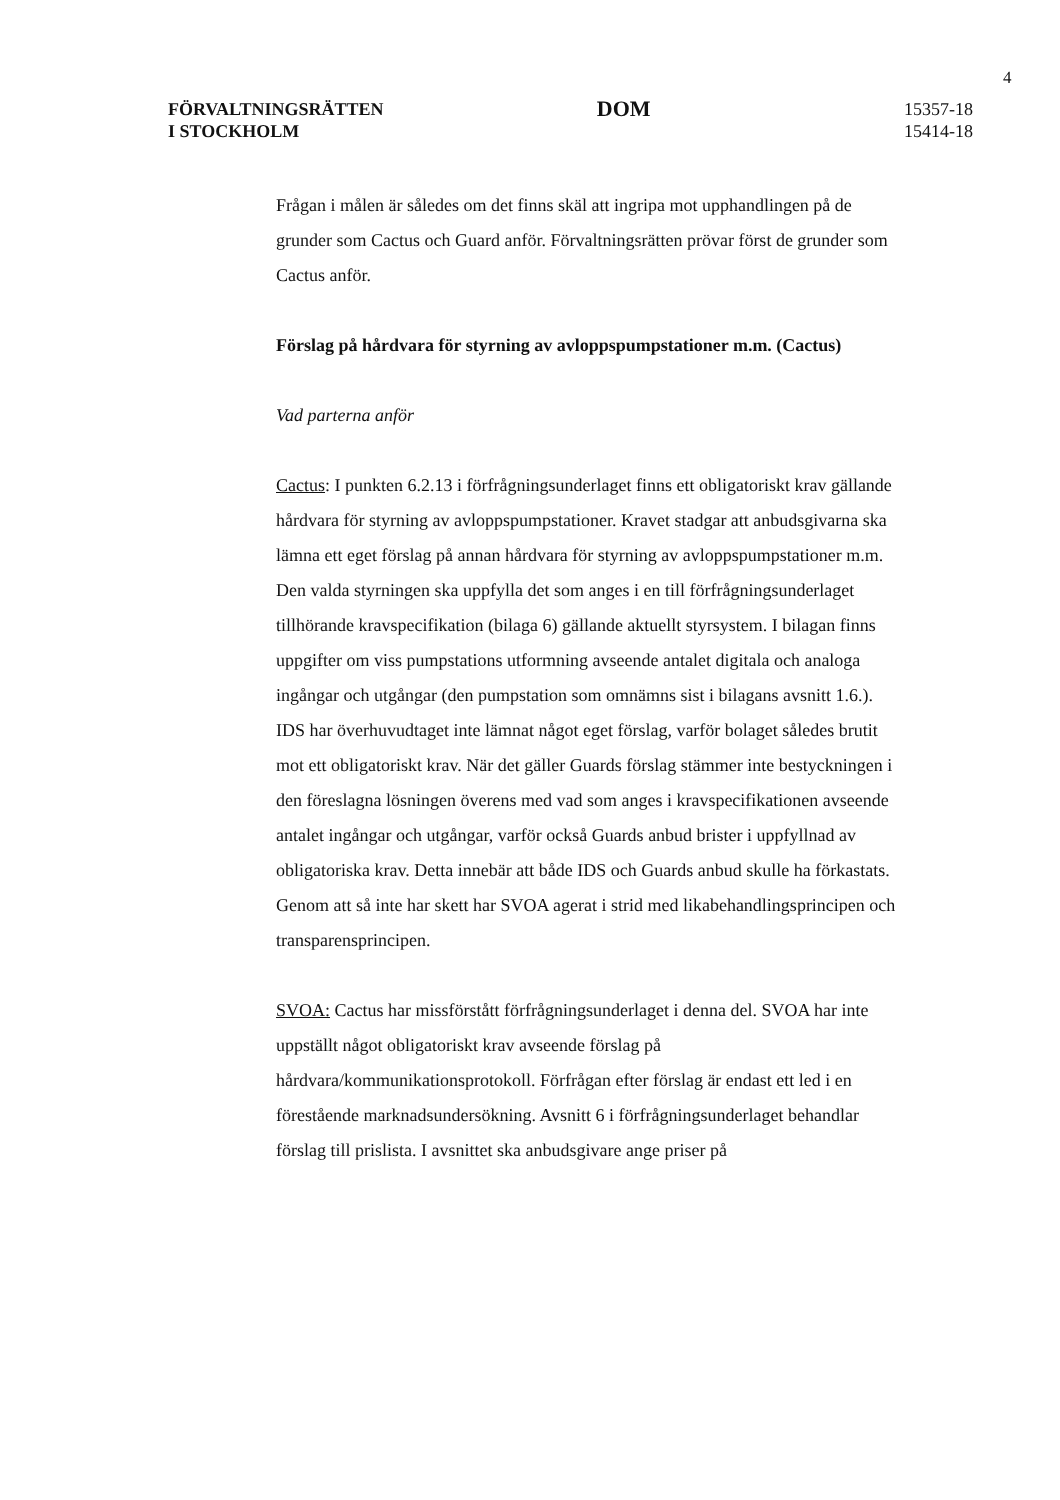4
FÖRVALTNINGSRÄTTEN
I STOCKHOLM
DOM
15357-18
15414-18
Frågan i målen är således om det finns skäl att ingripa mot upphandlingen på de grunder som Cactus och Guard anför. Förvaltningsrätten prövar först de grunder som Cactus anför.
Förslag på hårdvara för styrning av avloppspumpstationer m.m. (Cactus)
Vad parterna anför
Cactus: I punkten 6.2.13 i förfrågningsunderlaget finns ett obligatoriskt krav gällande hårdvara för styrning av avloppspumpstationer. Kravet stadgar att anbudsgivarna ska lämna ett eget förslag på annan hårdvara för styrning av avloppspumpstationer m.m. Den valda styrningen ska uppfylla det som anges i en till förfrågningsunderlaget tillhörande kravspecifikation (bilaga 6) gällande aktuellt styrsystem. I bilagan finns uppgifter om viss pumpstations utformning avseende antalet digitala och analoga ingångar och utgångar (den pumpstation som omnämns sist i bilagans avsnitt 1.6.). IDS har överhuvudtaget inte lämnat något eget förslag, varför bolaget således brutit mot ett obligatoriskt krav. När det gäller Guards förslag stämmer inte bestyckningen i den föreslagna lösningen överens med vad som anges i kravspecifikationen avseende antalet ingångar och utgångar, varför också Guards anbud brister i uppfyllnad av obligatoriska krav. Detta innebär att både IDS och Guards anbud skulle ha förkastats. Genom att så inte har skett har SVOA agerat i strid med likabehandlingsprincipen och transparensprincipen.
SVOA: Cactus har missförstått förfrågningsunderlaget i denna del. SVOA har inte uppställt något obligatoriskt krav avseende förslag på hårdvara/kommunikationsprotokoll. Förfrågan efter förslag är endast ett led i en förestående marknadsundersökning. Avsnitt 6 i förfrågningsunderlaget behandlar förslag till prislista. I avsnittet ska anbudsgivare ange priser på